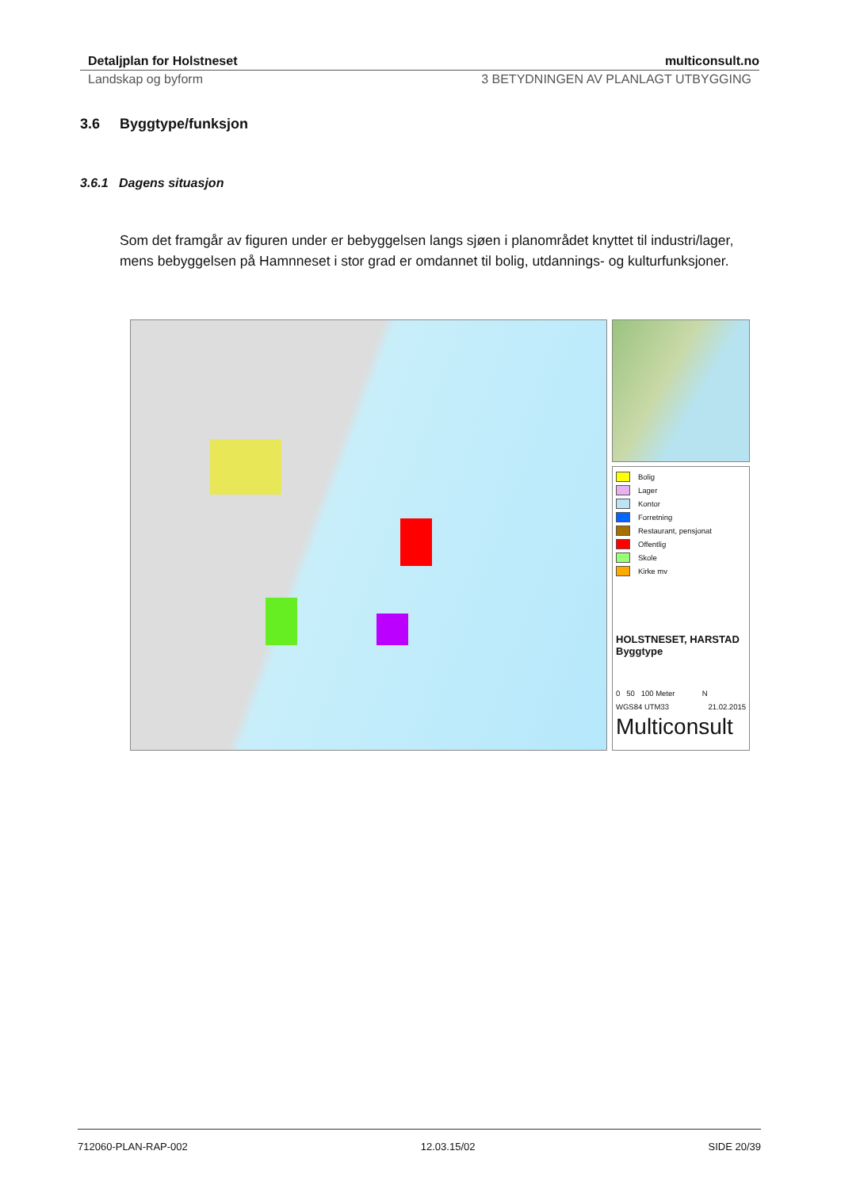Detaljplan for Holstneset multiconsult.no
Landskap og byform 3 BETYDNINGEN AV PLANLAGT UTBYGGING
3.6 Byggtype/funksjon
3.6.1 Dagens situasjon
Som det framgår av figuren under er bebyggelsen langs sjøen i planområdet knyttet til industri/lager, mens bebyggelsen på Hamnneset i stor grad er omdannet til bolig, utdannings- og kulturfunksjoner.
Bolig
Lager
Kontor
Forretning
Restaurant, pensjonat
Offentlig
Skole
Kirke mv
HOLSTNESET, HARSTAD
Byggtype
0 50 100 Meter N
WGS84 UTM33 21.02.2015
Multiconsult
712060-PLAN-RAP-002 12.03.15/02 SIDE 20/39